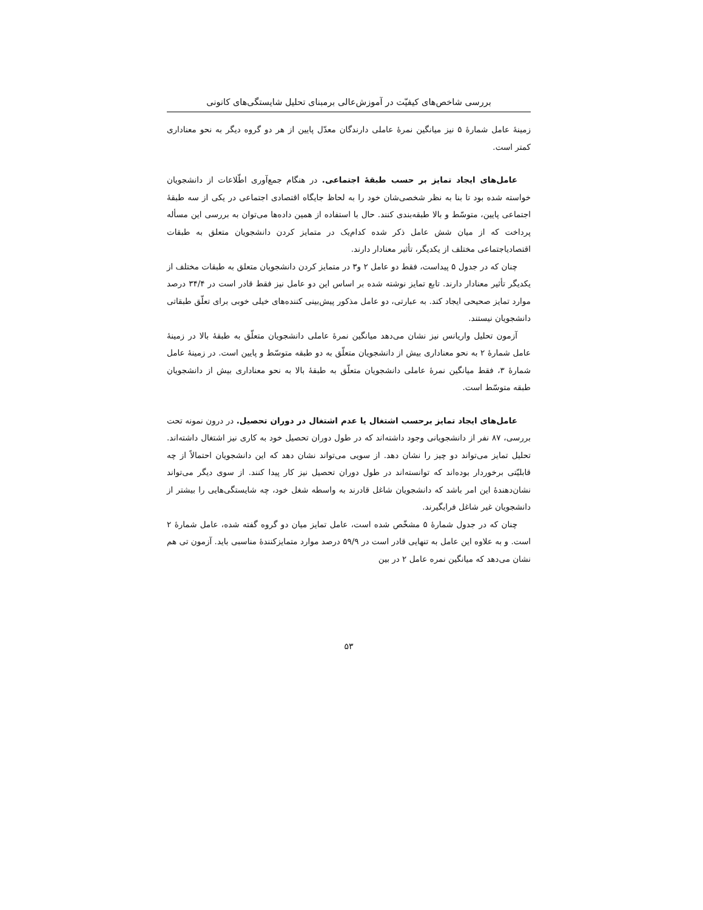بررسی شاخص‌های کیفیّت در آموزش‌عالی برمبنای تحلیل شایستگی‌های کانونی
زمینهٔ عامل شمارهٔ ۵ نیز میانگین نمرهٔ عاملی دارندگان معدّل پایین از هر دو گروه دیگر به نحو معناداری کمتر است.
عامل‌های ایجاد تمایز بر حسب طبقهٔ اجتماعی. در هنگام جمع‌آوری اطّلاعات از دانشجویان خواسته شده بود تا بنا به نظر شخصی‌شان خود را به لحاظ جایگاه اقتصادی اجتماعی در یکی از سه طبقهٔ اجتماعی پایین، متوسّط و بالا طبقه‌بندی کنند. حال با استفاده از همین داده‌ها می‌توان به بررسی این مسأله پرداخت که از میان شش عامل ذکر شده کدام‌یک در متمایز کردن دانشجویان متعلق به طبقات اقتصادیاجتماعی مختلف از یکدیگر، تأثیر معنادار دارند.
چنان که در جدول ۵ پیداست، فقط دو عامل ۲ و۳ در متمایز کردن دانشجویان متعلق به طبقات مختلف از یکدیگر تأثیر معنادار دارند. تابع تمایز نوشته شده بر اساس این دو عامل نیز فقط قادر است در ۳۴/۴ درصد موارد تمایز صحیحی ایجاد کند. به عبارتی، دو عامل مذکور پیش‌بینی کننده‌های خیلی خوبی برای تعلّق طبقاتی دانشجویان نیستند.
آزمون تحلیل واریانس نیز نشان می‌دهد میانگین نمرهٔ عاملی دانشجویان متعلّق به طبقهٔ بالا در زمینهٔ عامل شمارهٔ ۲ به نحو معناداری بیش از دانشجویان متعلّق به دو طبقه متوسّط و پایین است. در زمینهٔ عامل شمارهٔ ۳، فقط میانگین نمرهٔ عاملی دانشجویان متعلّق به طبقهٔ بالا به نحو معناداری بیش از دانشجویان طبقه متوسّط است.
عامل‌های ایجاد تمایز برحسب اشتغال یا عدم اشتغال در دوران تحصیل. در درون نمونه تحت بررسی، ۸۷ نفر از دانشجویانی وجود داشته‌اند که در طول دوران تحصیل خود به کاری نیز اشتغال داشته‌اند. تحلیل تمایز می‌تواند دو چیز را نشان دهد. از سویی می‌تواند نشان دهد که این دانشجویان احتمالاً از چه قابلیّتی برخوردار بوده‌اند که توانسته‌اند در طول دوران تحصیل نیز کار پیدا کنند. از سوی دیگر می‌تواند نشان‌دهندهٔ این امر باشد که دانشجویان شاغل قادرند به واسطه شغل خود، چه شایستگی‌هایی را بیشتر از دانشجویان غیر شاغل فرابگیرند.
چنان که در جدول شمارهٔ ۵ مشخّص شده است، عامل تمایز میان دو گروه گفته شده، عامل شمارهٔ ۲ است. و به علاوه این عامل به تنهایی قادر است در ۵۹/۹ درصد موارد متمایزکنندهٔ مناسبی باید. آزمون تی هم نشان می‌دهد که میانگین نمره عامل ۲ در بین
۵۳